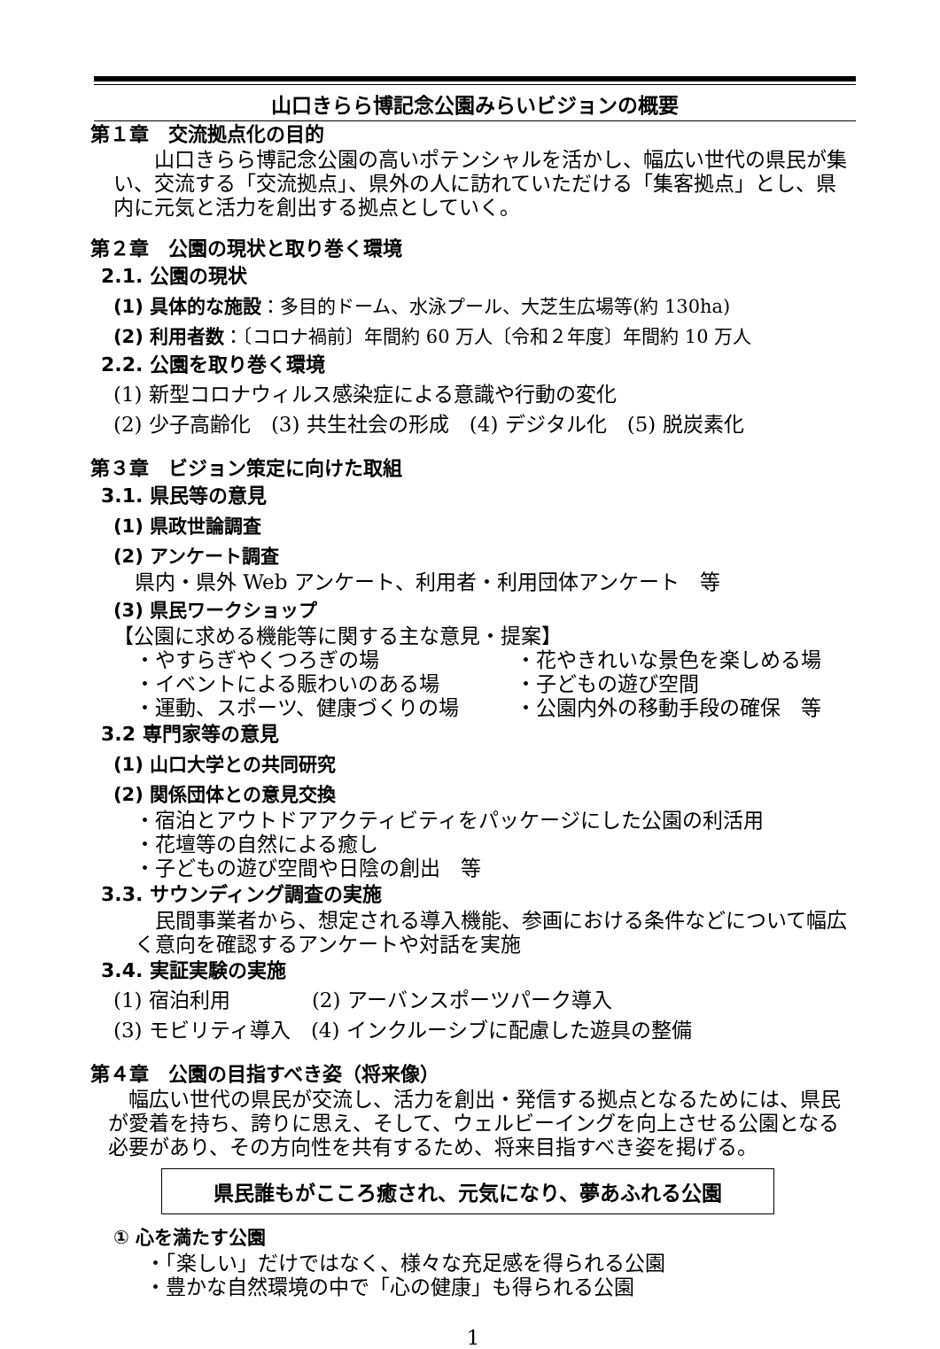山口きらら博記念公園みらいビジョンの概要
第１章　交流拠点化の目的
　　山口きらら博記念公園の高いポテンシャルを活かし、幅広い世代の県民が集い、交流する「交流拠点」、県外の人に訪れていただける「集客拠点」とし、県内に元気と活力を創出する拠点としていく。
第２章　公園の現状と取り巻く環境
2.1. 公園の現状
(1) 具体的な施設：多目的ドーム、水泳プール、大芝生広場等(約 130ha)
(2) 利用者数：〔コロナ禍前〕年間約 60 万人〔令和２年度〕年間約 10 万人
2.2. 公園を取り巻く環境
(1) 新型コロナウィルス感染症による意識や行動の変化
(2) 少子高齢化　(3) 共生社会の形成　(4) デジタル化　(5) 脱炭素化
第３章　ビジョン策定に向けた取組
3.1. 県民等の意見
(1) 県政世論調査
(2) アンケート調査
県内・県外 Web アンケート、利用者・利用団体アンケート　等
(3) 県民ワークショップ
【公園に求める機能等に関する主な意見・提案】
・やすらぎやくつろぎの場 ・花やきれいな景色を楽しめる場 ・イベントによる賑わいのある場 ・子どもの遊び空間 ・運動、スポーツ、健康づくりの場 ・公園内外の移動手段の確保　等
3.2 専門家等の意見
(1) 山口大学との共同研究
(2) 関係団体との意見交換
・宿泊とアウトドアアクティビティをパッケージにした公園の利活用
・花壇等の自然による癒し
・子どもの遊び空間や日陰の創出　等
3.3. サウンディング調査の実施
　民間事業者から、想定される導入機能、参画における条件などについて幅広く意向を確認するアンケートや対話を実施
3.4. 実証実験の実施
(1) 宿泊利用　　　　(2) アーバンスポーツパーク導入
(3) モビリティ導入　(4) インクルーシブに配慮した遊具の整備
第４章　公園の目指すべき姿（将来像）
　幅広い世代の県民が交流し、活力を創出・発信する拠点となるためには、県民が愛着を持ち、誇りに思え、そして、ウェルビーイングを向上させる公園となる必要があり、その方向性を共有するため、将来目指すべき姿を掲げる。
県民誰もがこころ癒され、元気になり、夢あふれる公園
① 心を満たす公園
・「楽しい」だけではなく、様々な充足感を得られる公園
・豊かな自然環境の中で「心の健康」も得られる公園
1